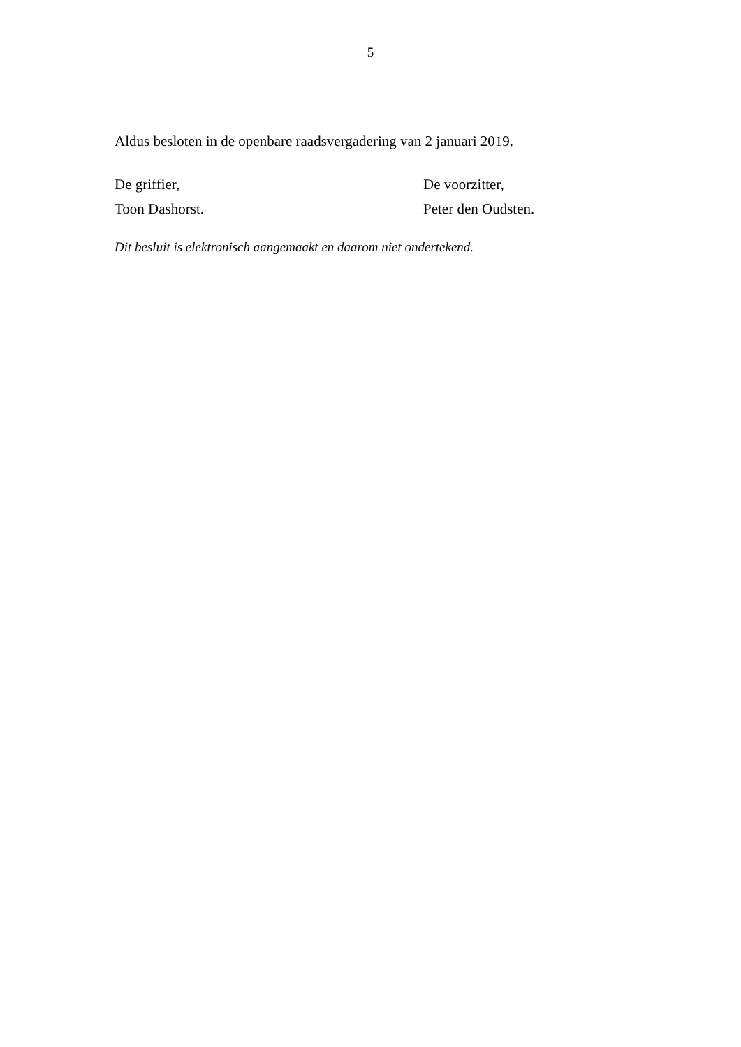5
Aldus besloten in de openbare raadsvergadering van 2 januari 2019.
De griffier,
Toon Dashorst.
De voorzitter,
Peter den Oudsten.
Dit besluit is elektronisch aangemaakt en daarom niet ondertekend.